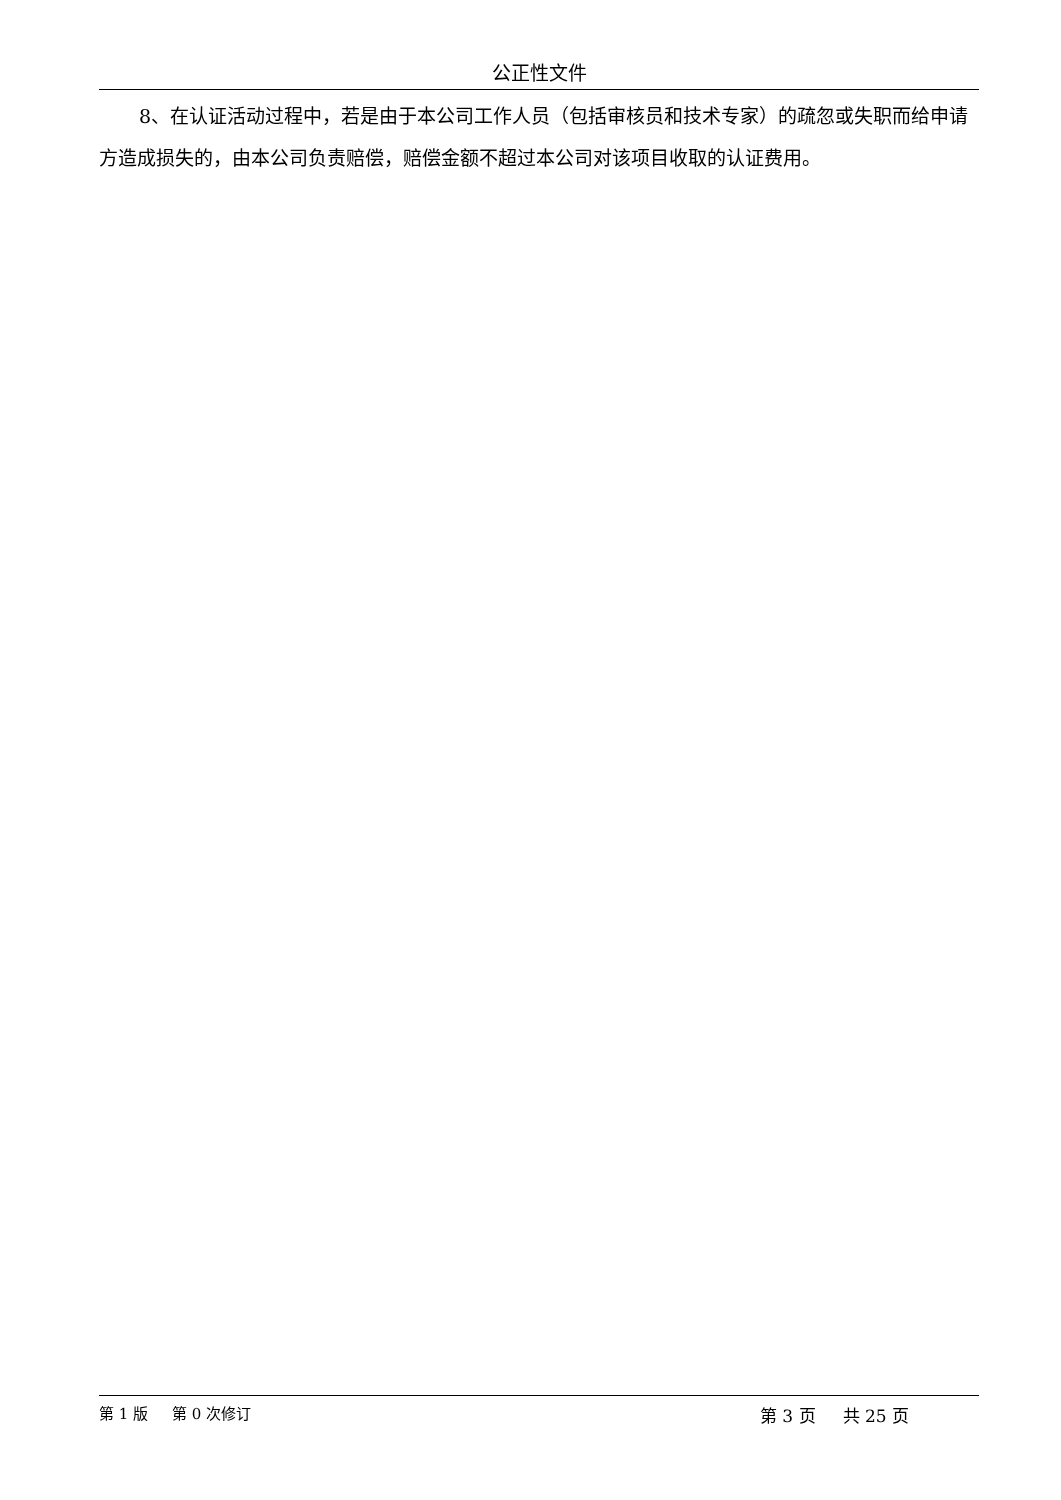公正性文件
8、在认证活动过程中，若是由于本公司工作人员（包括审核员和技术专家）的疏忽或失职而给申请方造成损失的，由本公司负责赔偿，赔偿金额不超过本公司对该项目收取的认证费用。
第 1 版 第 0 次修订 第 3 页 共 25 页